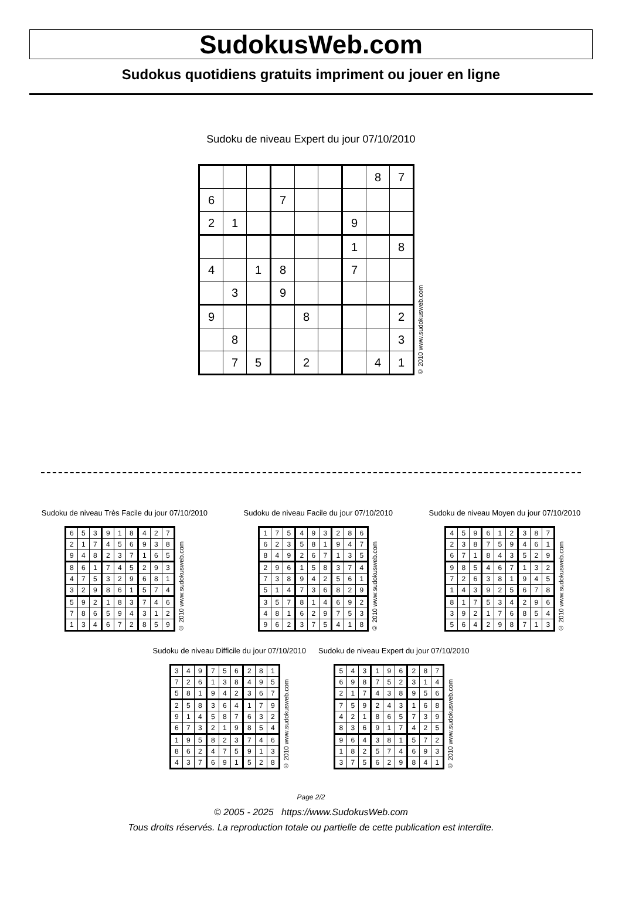SudokusWeb.com
Sudokus quotidiens gratuits impriment ou jouer en ligne
Sudoku de niveau Expert du jour 07/10/2010
| | | | | | | | 8 | 7 |
| 6 | | | 7 | | | | | |
| 2 | 1 | | | | | 9 | | |
| | | | | | | 1 | | 8 |
| 4 | | 1 | 8 | | | 7 | | |
| | 3 | | 9 | | | | | |
| 9 | | | | 8 | | | | 2 |
| | 8 | | | | | | | 3 |
| | 7 | 5 | | 2 | | | 4 | 1 |
© 2010 www.sudokusweb.com
Sudoku de niveau Très Facile du jour 07/10/2010
| 6 | 5 | 3 | 9 | 1 | 8 | 4 | 2 | 7 |
| 2 | 1 | 7 | 4 | 5 | 6 | 9 | 3 | 8 |
| 9 | 4 | 8 | 2 | 3 | 7 | 1 | 6 | 5 |
| 8 | 6 | 1 | 7 | 4 | 5 | 2 | 9 | 3 |
| 4 | 7 | 5 | 3 | 2 | 9 | 6 | 8 | 1 |
| 3 | 2 | 9 | 8 | 6 | 1 | 5 | 7 | 4 |
| 5 | 9 | 2 | 1 | 8 | 3 | 7 | 4 | 6 |
| 7 | 8 | 6 | 5 | 9 | 4 | 3 | 1 | 2 |
| 1 | 3 | 4 | 6 | 7 | 2 | 8 | 5 | 9 |
© 2010 www.sudokusweb.com
Sudoku de niveau Facile du jour 07/10/2010
| 1 | 7 | 5 | 4 | 9 | 3 | 2 | 8 | 6 |
| 6 | 2 | 3 | 5 | 8 | 1 | 9 | 4 | 7 |
| 8 | 4 | 9 | 2 | 6 | 7 | 1 | 3 | 5 |
| 2 | 9 | 6 | 1 | 5 | 8 | 3 | 7 | 4 |
| 7 | 3 | 8 | 9 | 4 | 2 | 5 | 6 | 1 |
| 5 | 1 | 4 | 7 | 3 | 6 | 8 | 2 | 9 |
| 3 | 5 | 7 | 8 | 1 | 4 | 6 | 9 | 2 |
| 4 | 8 | 1 | 6 | 2 | 9 | 7 | 5 | 3 |
| 9 | 6 | 2 | 3 | 7 | 5 | 4 | 1 | 8 |
© 2010 www.sudokusweb.com
Sudoku de niveau Moyen du jour 07/10/2010
| 4 | 5 | 9 | 6 | 1 | 2 | 3 | 8 | 7 |
| 2 | 3 | 8 | 7 | 5 | 9 | 4 | 6 | 1 |
| 6 | 7 | 1 | 8 | 4 | 3 | 5 | 2 | 9 |
| 9 | 8 | 5 | 4 | 6 | 7 | 1 | 3 | 2 |
| 7 | 2 | 6 | 3 | 8 | 1 | 9 | 4 | 5 |
| 1 | 4 | 3 | 9 | 2 | 5 | 6 | 7 | 8 |
| 8 | 1 | 7 | 5 | 3 | 4 | 2 | 9 | 6 |
| 3 | 9 | 2 | 1 | 7 | 6 | 8 | 5 | 4 |
| 5 | 6 | 4 | 2 | 9 | 8 | 7 | 1 | 3 |
© 2010 www.sudokusweb.com
Sudoku de niveau Difficile du jour 07/10/2010
| 3 | 4 | 9 | 7 | 5 | 6 | 2 | 8 | 1 |
| 7 | 2 | 6 | 1 | 3 | 8 | 4 | 9 | 5 |
| 5 | 8 | 1 | 9 | 4 | 2 | 3 | 6 | 7 |
| 2 | 5 | 8 | 3 | 6 | 4 | 1 | 7 | 9 |
| 9 | 1 | 4 | 5 | 8 | 7 | 6 | 3 | 2 |
| 6 | 7 | 3 | 2 | 1 | 9 | 8 | 5 | 4 |
| 1 | 9 | 5 | 8 | 2 | 3 | 7 | 4 | 6 |
| 8 | 6 | 2 | 4 | 7 | 5 | 9 | 1 | 3 |
| 4 | 3 | 7 | 6 | 9 | 1 | 5 | 2 | 8 |
© 2010 www.sudokusweb.com
Sudoku de niveau Expert du jour 07/10/2010
| 5 | 4 | 3 | 1 | 9 | 6 | 2 | 8 | 7 |
| 6 | 9 | 8 | 7 | 5 | 2 | 3 | 1 | 4 |
| 2 | 1 | 7 | 4 | 3 | 8 | 9 | 5 | 6 |
| 7 | 5 | 9 | 2 | 4 | 3 | 1 | 6 | 8 |
| 4 | 2 | 1 | 8 | 6 | 5 | 7 | 3 | 9 |
| 8 | 3 | 6 | 9 | 1 | 7 | 4 | 2 | 5 |
| 9 | 6 | 4 | 3 | 8 | 1 | 5 | 7 | 2 |
| 1 | 8 | 2 | 5 | 7 | 4 | 6 | 9 | 3 |
| 3 | 7 | 5 | 6 | 2 | 9 | 8 | 4 | 1 |
© 2010 www.sudokusweb.com
Page 2/2
© 2005 - 2025 https://www.SudokusWeb.com
Tous droits réservés. La reproduction totale ou partielle de cette publication est interdite.